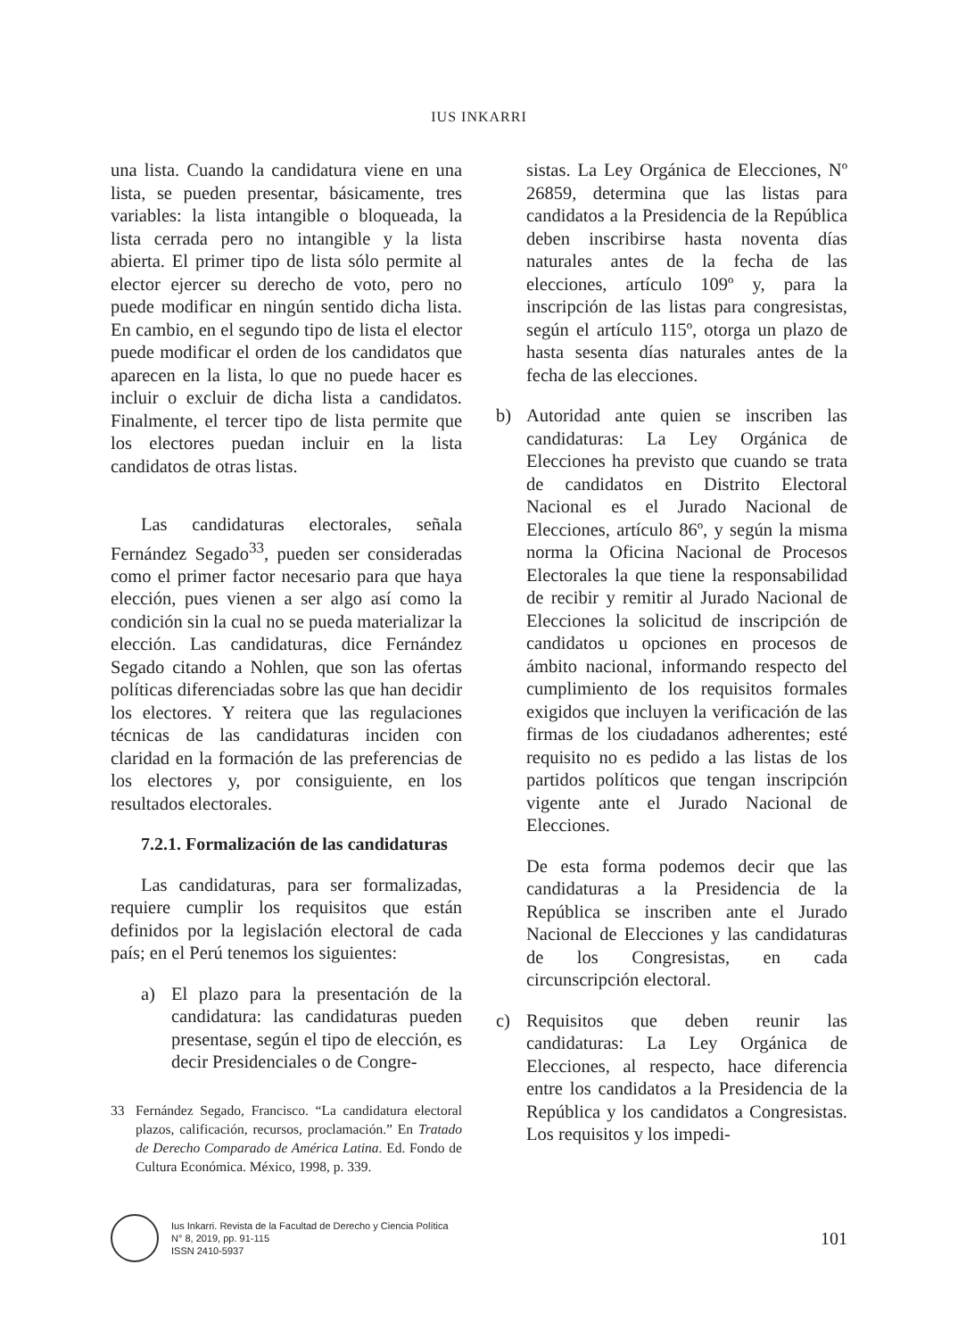IUS INKARRI
una lista. Cuando la candidatura viene en una lista, se pueden presentar, básicamente, tres variables: la lista intangible o bloqueada, la lista cerrada pero no intangible y la lista abierta. El primer tipo de lista sólo permite al elector ejercer su derecho de voto, pero no puede modificar en ningún sentido dicha lista. En cambio, en el segundo tipo de lista el elector puede modificar el orden de los candidatos que aparecen en la lista, lo que no puede hacer es incluir o excluir de dicha lista a candidatos. Finalmente, el tercer tipo de lista permite que los electores puedan incluir en la lista candidatos de otras listas.
Las candidaturas electorales, señala Fernández Segado<sup>33</sup>, pueden ser consideradas como el primer factor necesario para que haya elección, pues vienen a ser algo así como la condición sin la cual no se pueda materializar la elección. Las candidaturas, dice Fernández Segado citando a Nohlen, que son las ofertas políticas diferenciadas sobre las que han decidir los electores. Y reitera que las regulaciones técnicas de las candidaturas inciden con claridad en la formación de las preferencias de los electores y, por consiguiente, en los resultados electorales.
7.2.1. Formalización de las candidaturas
Las candidaturas, para ser formalizadas, requiere cumplir los requisitos que están definidos por la legislación electoral de cada país; en el Perú tenemos los siguientes:
a) El plazo para la presentación de la candidatura: las candidaturas pueden presentase, según el tipo de elección, es decir Presidenciales o de Congre-
33 Fernández Segado, Francisco. “La candidatura electoral plazos, calificación, recursos, proclamación.” En Tratado de Derecho Comparado de América Latina. Ed. Fondo de Cultura Económica. México, 1998, p. 339.
sistas. La Ley Orgánica de Elecciones, Nº 26859, determina que las listas para candidatos a la Presidencia de la República deben inscribirse hasta noventa días naturales antes de la fecha de las elecciones, artículo 109º y, para la inscripción de las listas para congresistas, según el artículo 115º, otorga un plazo de hasta sesenta días naturales antes de la fecha de las elecciones.
b) Autoridad ante quien se inscriben las candidaturas: La Ley Orgánica de Elecciones ha previsto que cuando se trata de candidatos en Distrito Electoral Nacional es el Jurado Nacional de Elecciones, artículo 86º, y según la misma norma la Oficina Nacional de Procesos Electorales la que tiene la responsabilidad de recibir y remitir al Jurado Nacional de Elecciones la solicitud de inscripción de candidatos u opciones en procesos de ámbito nacional, informando respecto del cumplimiento de los requisitos formales exigidos que incluyen la verificación de las firmas de los ciudadanos adherentes; esté requisito no es pedido a las listas de los partidos políticos que tengan inscripción vigente ante el Jurado Nacional de Elecciones.
De esta forma podemos decir que las candidaturas a la Presidencia de la República se inscriben ante el Jurado Nacional de Elecciones y las candidaturas de los Congresistas, en cada circunscripción electoral.
c) Requisitos que deben reunir las candidaturas: La Ley Orgánica de Elecciones, al respecto, hace diferencia entre los candidatos a la Presidencia de la República y los candidatos a Congresistas. Los requisitos y los impedi-
Ius Inkarri. Revista de la Facultad de Derecho y Ciencia Política
N° 8, 2019, pp. 91-115
ISSN 2410-5937
101